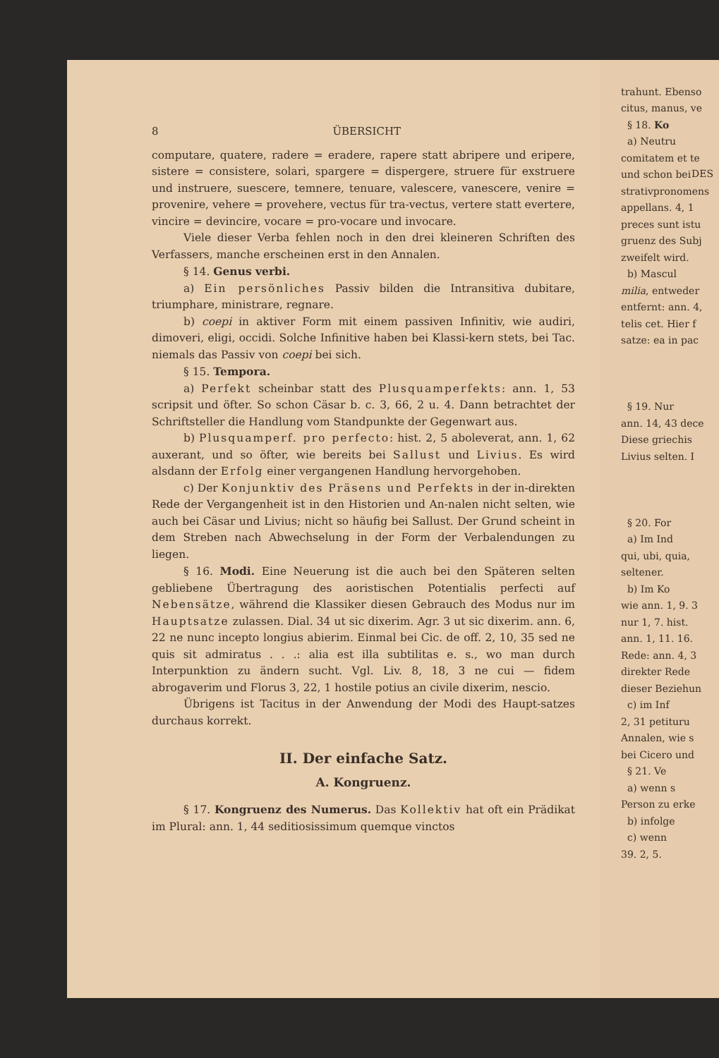8 ÜBERSICHT
computare, quatere, radere = eradere, rapere statt abripere und eripere, sistere = consistere, solari, spargere = dispergere, struere für exstruere und instruere, suescere, temnere, tenuare, valescere, vanescere, venire = provenire, vehere = provehere, vectus für tra-vectus, vertere statt evertere, vincire = devincire, vocare = pro-vocare und invocare.
Viele dieser Verba fehlen noch in den drei kleineren Schriften des Verfassers, manche erscheinen erst in den Annalen.
§ 14. Genus verbi.
a) Ein persönliches Passiv bilden die Intransitiva dubitare, triumphare, ministrare, regnare.
b) coepi in aktiver Form mit einem passiven Infinitiv, wie audiri, dimoveri, eligi, occidi. Solche Infinitive haben bei Klassi-kern stets, bei Tac. niemals das Passiv von coepi bei sich.
§ 15. Tempora.
a) Perfekt scheinbar statt des Plusquamperfekts: ann. 1, 53 scripsit und öfter. So schon Cäsar b. c. 3, 66, 2 u. 4. Dann betrachtet der Schriftsteller die Handlung vom Standpunkte der Gegenwart aus.
b) Plusquamperf. pro perfecto: hist. 2, 5 aboleverat, ann. 1, 62 auxerant, und so öfter, wie bereits bei Sallust und Livius. Es wird alsdann der Erfolg einer vergangenen Handlung hervorgehoben.
c) Der Konjunktiv des Präsens und Perfekts in der in-direkten Rede der Vergangenheit ist in den Historien und An-nalen nicht selten, wie auch bei Cäsar und Livius; nicht so häufig bei Sallust. Der Grund scheint in dem Streben nach Abwechselung in der Form der Verbalendungen zu liegen.
§ 16. Modi. Eine Neuerung ist die auch bei den Späteren selten gebliebene Übertragung des aoristischen Potentialis perfecti auf Nebensätze, während die Klassiker diesen Gebrauch des Modus nur im Hauptsatze zulassen. Dial. 34 ut sic dixerim. Agr. 3 ut sic dixerim. ann. 6, 22 ne nunc incepto longius abierim. Einmal bei Cic. de off. 2, 10, 35 sed ne quis sit admiratus . . .: alia est illa subtilitas e. s., wo man durch Interpunktion zu ändern sucht. Vgl. Liv. 8, 18, 3 ne cui — fidem abrogaverim und Florus 3, 22, 1 hostile potius an civile dixerim, nescio.
Übrigens ist Tacitus in der Anwendung der Modi des Haupt-satzes durchaus korrekt.
II. Der einfache Satz.
A. Kongruenz.
§ 17. Kongruenz des Numerus. Das Kollektiv hat oft ein Prädikat im Plural: ann. 1, 44 seditiosissimum quemque vinctos
DES
trahunt. Ebenso
citus, manus, ve
§ 18. Ko
a) Neutru
comitatem et te
und schon bei
strativpronomens
appellans. 4, 1
preces sunt istu
gruenz des Subj
zweifelt wird.
b) Mascul
milia, entweder
entfernt: ann. 4,
telis cet. Hier f
satze: ea in pac
§ 19. Nur
ann. 14, 43 dece
Diese griechis
Livius selten. I
§ 20. For
a) Im Ind
qui, ubi, quia,
seltener.
b) Im Ko
wie ann. 1, 9. 3
nur 1, 7. hist.
ann. 1, 11. 16.
Rede: ann. 4, 3
direkter Rede
dieser Beziehun
c) im Inf
2, 31 petituru
Annalen, wie s
bei Cicero und
§ 21. Ve
a) wenn s
Person zu erke
b) infolge
c) wenn
39. 2, 5.